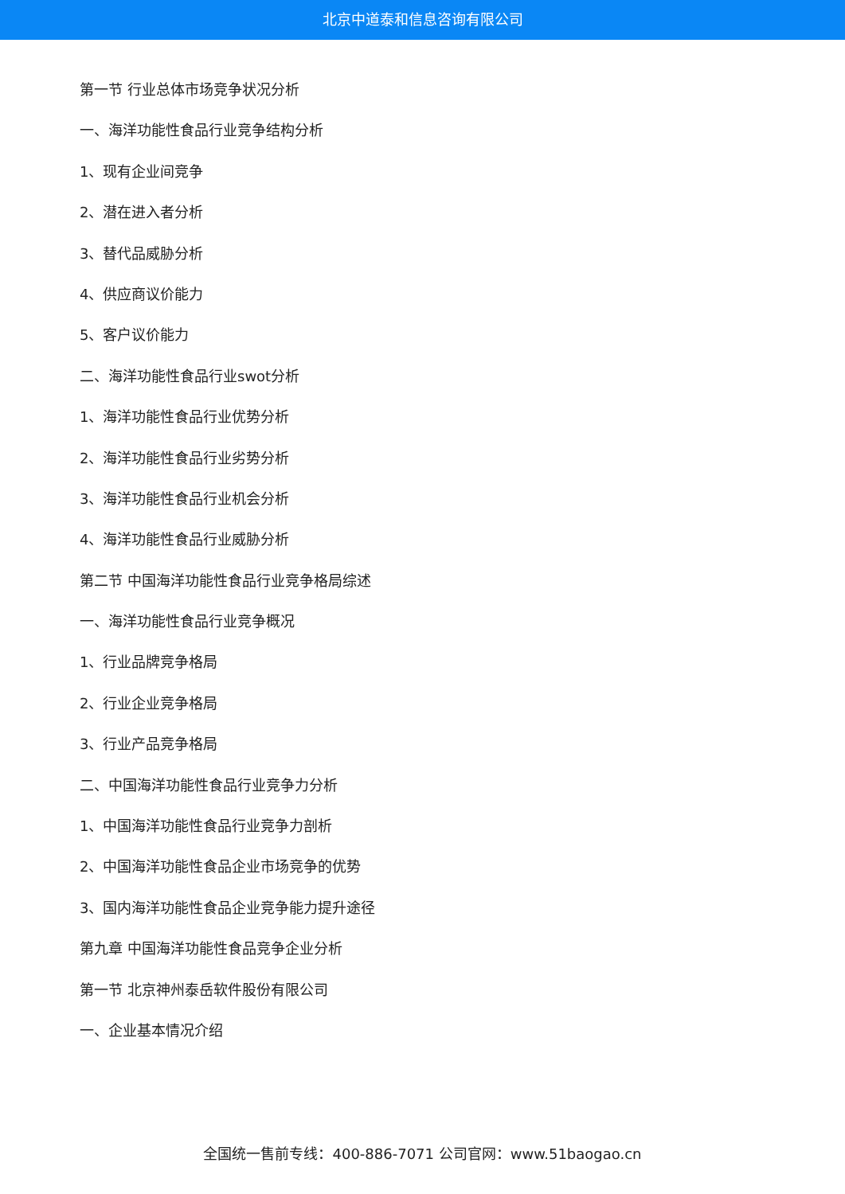北京中道泰和信息咨询有限公司
第一节 行业总体市场竞争状况分析
一、海洋功能性食品行业竞争结构分析
1、现有企业间竞争
2、潜在进入者分析
3、替代品威胁分析
4、供应商议价能力
5、客户议价能力
二、海洋功能性食品行业swot分析
1、海洋功能性食品行业优势分析
2、海洋功能性食品行业劣势分析
3、海洋功能性食品行业机会分析
4、海洋功能性食品行业威胁分析
第二节 中国海洋功能性食品行业竞争格局综述
一、海洋功能性食品行业竞争概况
1、行业品牌竞争格局
2、行业企业竞争格局
3、行业产品竞争格局
二、中国海洋功能性食品行业竞争力分析
1、中国海洋功能性食品行业竞争力剖析
2、中国海洋功能性食品企业市场竞争的优势
3、国内海洋功能性食品企业竞争能力提升途径
第九章 中国海洋功能性食品竞争企业分析
第一节 北京神州泰岳软件股份有限公司
一、企业基本情况介绍
全国统一售前专线：400-886-7071 公司官网：www.51baogao.cn